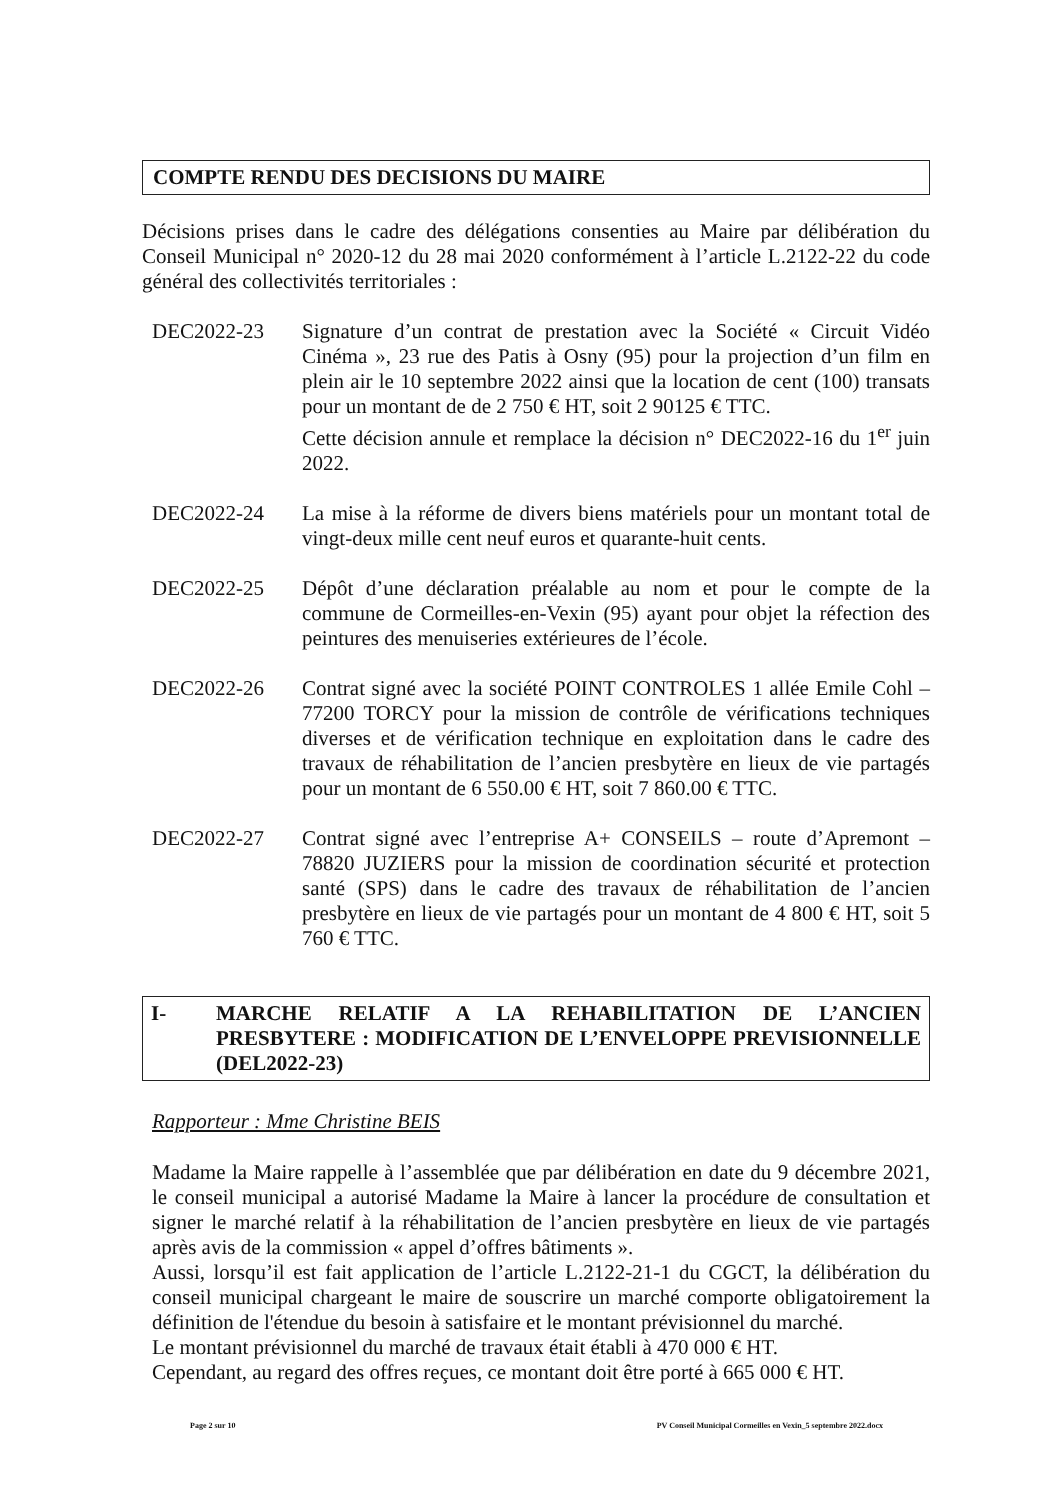COMPTE RENDU DES DECISIONS DU MAIRE
Décisions prises dans le cadre des délégations consenties au Maire par délibération du Conseil Municipal n° 2020-12 du 28 mai 2020 conformément à l’article L.2122-22 du code général des collectivités territoriales :
DEC2022-23 Signature d’un contrat de prestation avec la Société « Circuit Vidéo Cinéma », 23 rue des Patis à Osny (95) pour la projection d’un film en plein air le 10 septembre 2022 ainsi que la location de cent (100) transats pour un montant de de 2 750 € HT, soit 2 90125 € TTC.
Cette décision annule et remplace la décision n° DEC2022-16 du 1<sup>er</sup> juin 2022.
DEC2022-24 La mise à la réforme de divers biens matériels pour un montant total de vingt-deux mille cent neuf euros et quarante-huit cents.
DEC2022-25 Dépôt d’une déclaration préalable au nom et pour le compte de la commune de Cormeilles-en-Vexin (95) ayant pour objet la réfection des peintures des menuiseries extérieures de l’école.
DEC2022-26 Contrat signé avec la société POINT CONTROLES 1 allée Emile Cohl – 77200 TORCY pour la mission de contrôle de vérifications techniques diverses et de vérification technique en exploitation dans le cadre des travaux de réhabilitation de l’ancien presbytère en lieux de vie partagés pour un montant de 6 550.00 € HT, soit 7 860.00 € TTC.
DEC2022-27 Contrat signé avec l’entreprise A+ CONSEILS – route d’Apremont – 78820 JUZIERS pour la mission de coordination sécurité et protection santé (SPS) dans le cadre des travaux de réhabilitation de l’ancien presbytère en lieux de vie partagés pour un montant de 4 800 € HT, soit 5 760 € TTC.
I- MARCHE RELATIF A LA REHABILITATION DE L’ANCIEN PRESBYTERE : MODIFICATION DE L’ENVELOPPE PREVISIONNELLE (DEL2022-23)
Rapporteur : Mme Christine BEIS
Madame la Maire rappelle à l’assemblée que par délibération en date du 9 décembre 2021, le conseil municipal a autorisé Madame la Maire à lancer la procédure de consultation et signer le marché relatif à la réhabilitation de l’ancien presbytère en lieux de vie partagés après avis de la commission « appel d’offres bâtiments ».
Aussi, lorsqu’il est fait application de l’article L.2122-21-1 du CGCT, la délibération du conseil municipal chargeant le maire de souscrire un marché comporte obligatoirement la définition de l'étendue du besoin à satisfaire et le montant prévisionnel du marché.
Le montant prévisionnel du marché de travaux était établi à 470 000 € HT.
Cependant, au regard des offres reçues, ce montant doit être porté à 665 000 € HT.
Page 2 sur 10 PV Conseil Municipal Cormeilles en Vexin_5 septembre 2022.docx